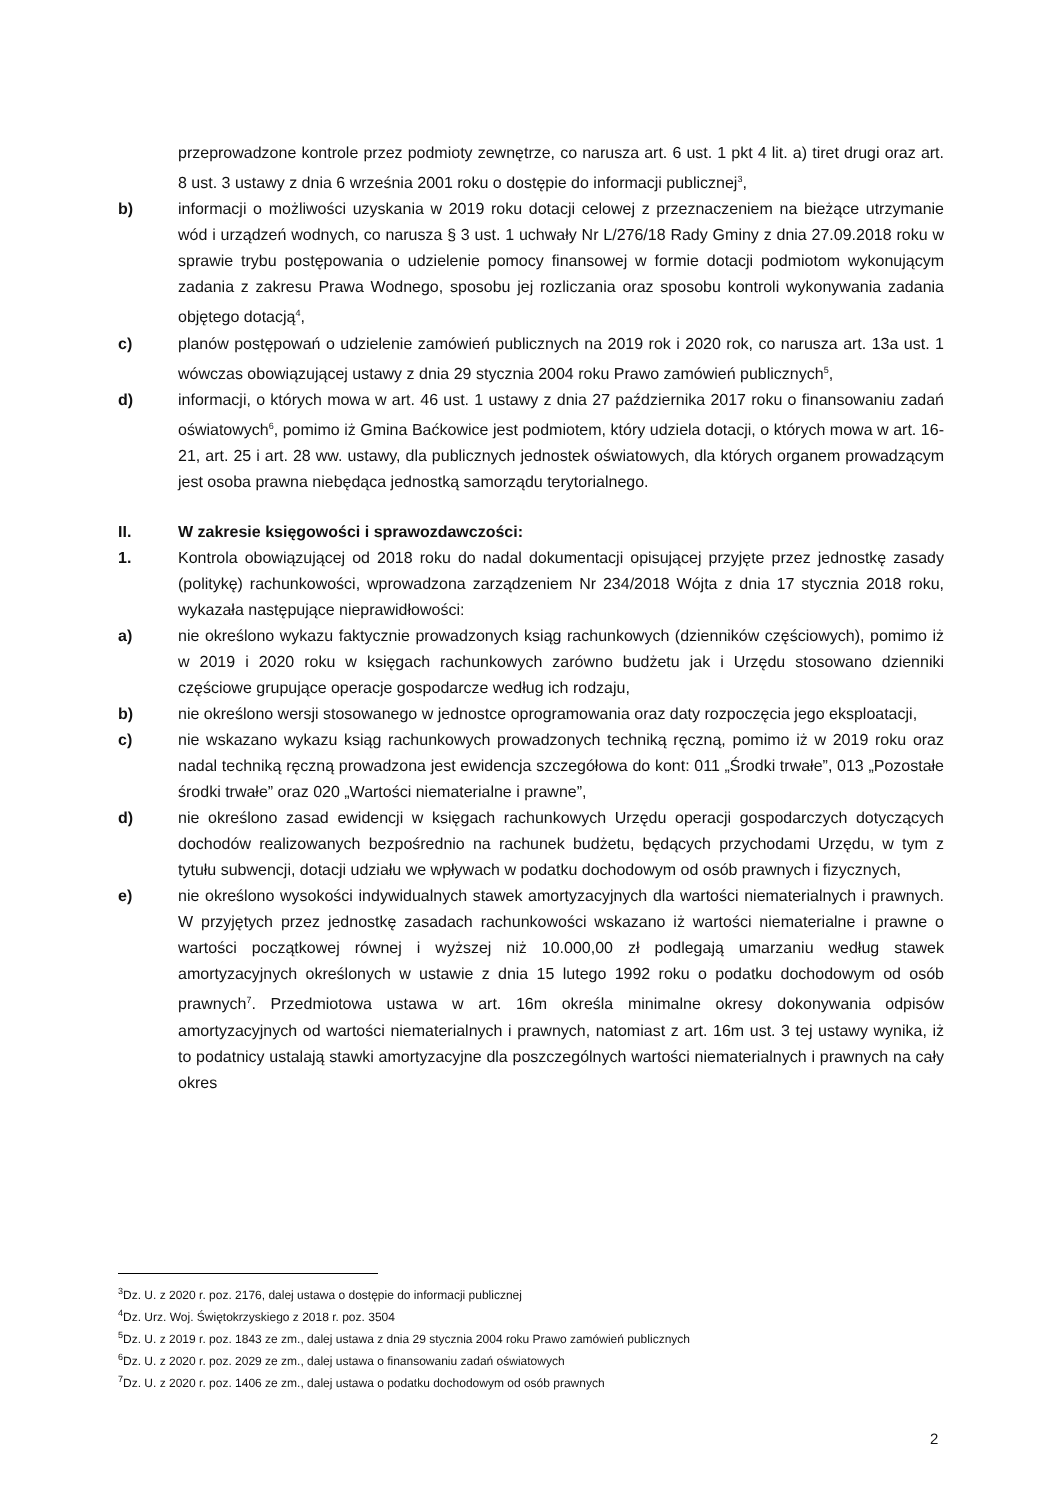przeprowadzone kontrole przez podmioty zewnętrze, co narusza art. 6 ust. 1 pkt 4 lit. a) tiret drugi oraz art. 8 ust. 3 ustawy z dnia 6 września 2001 roku o dostępie do informacji publicznej<sup>3</sup>,
b) informacji o możliwości uzyskania w 2019 roku dotacji celowej z przeznaczeniem na bieżące utrzymanie wód i urządzeń wodnych, co narusza § 3 ust. 1 uchwały Nr L/276/18 Rady Gminy z dnia 27.09.2018 roku w sprawie trybu postępowania o udzielenie pomocy finansowej w formie dotacji podmiotom wykonującym zadania z zakresu Prawa Wodnego, sposobu jej rozliczania oraz sposobu kontroli wykonywania zadania objętego dotacją<sup>4</sup>,
c) planów postępowań o udzielenie zamówień publicznych na 2019 rok i 2020 rok, co narusza art. 13a ust. 1 wówczas obowiązującej ustawy z dnia 29 stycznia 2004 roku Prawo zamówień publicznych<sup>5</sup>,
d) informacji, o których mowa w art. 46 ust. 1 ustawy z dnia 27 października 2017 roku o finansowaniu zadań oświatowych<sup>6</sup>, pomimo iż Gmina Baćkowice jest podmiotem, który udziela dotacji, o których mowa w art. 16-21, art. 25 i art. 28 ww. ustawy, dla publicznych jednostek oświatowych, dla których organem prowadzącym jest osoba prawna niebędąca jednostką samorządu terytorialnego.
II. W zakresie księgowości i sprawozdawczości:
1. Kontrola obowiązującej od 2018 roku do nadal dokumentacji opisującej przyjęte przez jednostkę zasady (politykę) rachunkowości, wprowadzona zarządzeniem Nr 234/2018 Wójta z dnia 17 stycznia 2018 roku, wykazała następujące nieprawidłowości:
a) nie określono wykazu faktycznie prowadzonych ksiąg rachunkowych (dzienników częściowych), pomimo iż w 2019 i 2020 roku w księgach rachunkowych zarówno budżetu jak i Urzędu stosowano dzienniki częściowe grupujące operacje gospodarcze według ich rodzaju,
b) nie określono wersji stosowanego w jednostce oprogramowania oraz daty rozpoczęcia jego eksploatacji,
c) nie wskazano wykazu ksiąg rachunkowych prowadzonych techniką ręczną, pomimo iż w 2019 roku oraz nadal techniką ręczną prowadzona jest ewidencja szczegółowa do kont: 011 „Środki trwałe”, 013 „Pozostałe środki trwałe” oraz 020 „Wartości niematerialne i prawne”,
d) nie określono zasad ewidencji w księgach rachunkowych Urzędu operacji gospodarczych dotyczących dochodów realizowanych bezpośrednio na rachunek budżetu, będących przychodami Urzędu, w tym z tytułu subwencji, dotacji udziału we wpływach w podatku dochodowym od osób prawnych i fizycznych,
e) nie określono wysokości indywidualnych stawek amortyzacyjnych dla wartości niematerialnych i prawnych. W przyjętych przez jednostkę zasadach rachunkowości wskazano iż wartości niematerialne i prawne o wartości początkowej równej i wyższej niż 10.000,00 zł podlegają umarzaniu według stawek amortyzacyjnych określonych w ustawie z dnia 15 lutego 1992 roku o podatku dochodowym od osób prawnych<sup>7</sup>. Przedmiotowa ustawa w art. 16m określa minimalne okresy dokonywania odpisów amortyzacyjnych od wartości niematerialnych i prawnych, natomiast z art. 16m ust. 3 tej ustawy wynika, iż to podatnicy ustalają stawki amortyzacyjne dla poszczególnych wartości niematerialnych i prawnych na cały okres
<sup>3</sup> Dz. U. z 2020 r. poz. 2176, dalej ustawa o dostępie do informacji publicznej
<sup>4</sup> Dz. Urz. Woj. Świętokrzyskiego z 2018 r. poz. 3504
<sup>5</sup> Dz. U. z 2019 r. poz. 1843 ze zm., dalej ustawa z dnia 29 stycznia 2004 roku Prawo zamówień publicznych
<sup>6</sup> Dz. U. z 2020 r. poz. 2029 ze zm., dalej ustawa o finansowaniu zadań oświatowych
<sup>7</sup> Dz. U. z 2020 r. poz. 1406 ze zm., dalej ustawa o podatku dochodowym od osób prawnych
2